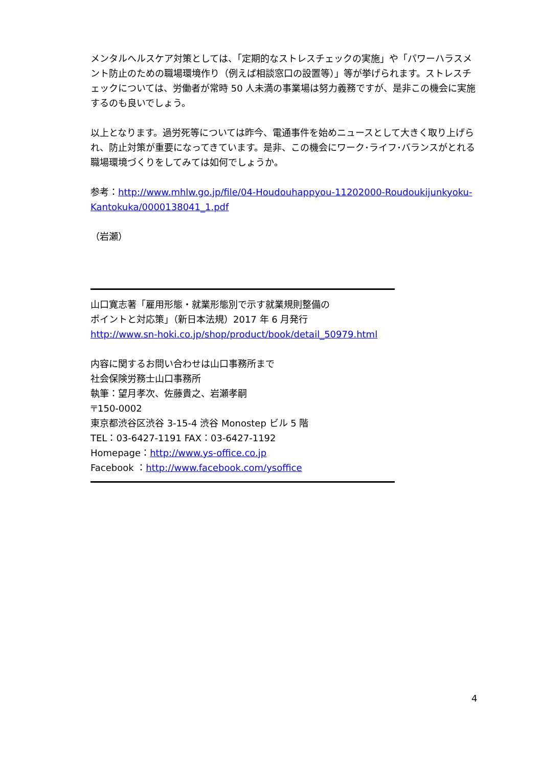メンタルヘルスケア対策としては、「定期的なストレスチェックの実施」や「パワーハラスメント防止のための職場環境作り（例えば相談窓口の設置等）」等が挙げられます。ストレスチェックについては、労働者が常時 50 人未満の事業場は努力義務ですが、是非この機会に実施するのも良いでしょう。
以上となります。過労死等については昨今、電通事件を始めニュースとして大きく取り上げられ、防止対策が重要になってきています。是非、この機会にワーク･ライフ･バランスがとれる職場環境づくりをしてみては如何でしょうか。
参考：http://www.mhlw.go.jp/file/04-Houdouhappyou-11202000-Roudoukijunkyoku-Kantokuka/0000138041_1.pdf
（岩瀬）
山口寛志著「雇用形態・就業形態別で示す就業規則整備の
ポイントと対応策」（新日本法規）2017 年 6 月発行
http://www.sn-hoki.co.jp/shop/product/book/detail_50979.html
内容に関するお問い合わせは山口事務所まで
社会保険労務士山口事務所
執筆：望月孝次、佐藤貴之、岩瀬孝嗣
〒150-0002
東京都渋谷区渋谷 3-15-4 渋谷 Monostep ビル 5 階
TEL：03-6427-1191 FAX：03-6427-1192
Homepage：http://www.ys-office.co.jp
Facebook ：http://www.facebook.com/ysoffice
4